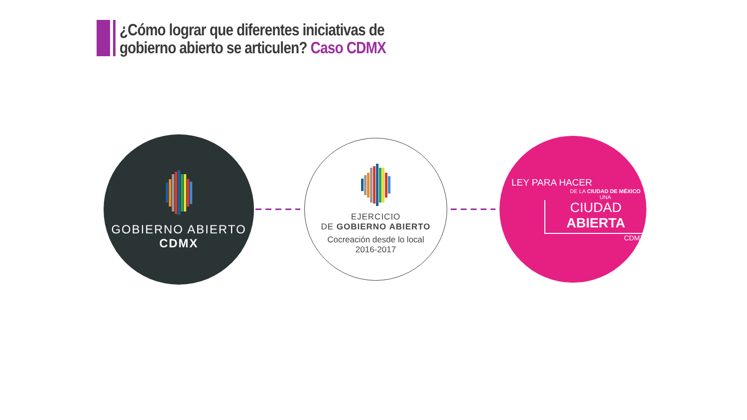¿Cómo lograr que diferentes iniciativas de
gobierno abierto se articulen? Caso CDMX
GOBIERNO ABIERTO
CDMX
EJERCICIO
DE GOBIERNO ABIERTO
Cocreación desde lo local
2016-2017
LEY PARA HACER
DE LA CIUDAD DE MÉXICO UNA
CIUDAD ABIERTA
CDMX